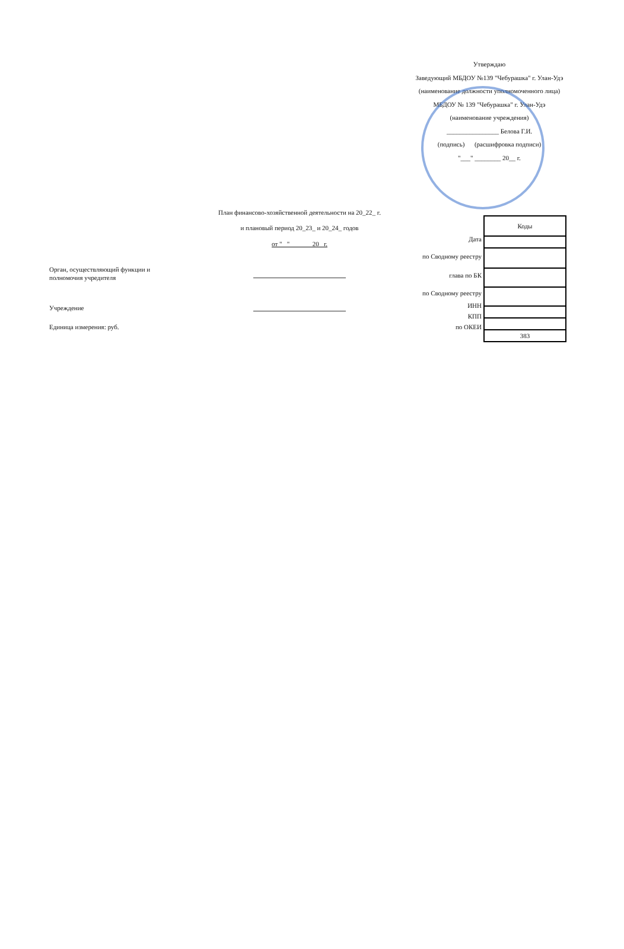Утверждаю
Заведующий МБДОУ №139 "Чебурашка" г. Улан-Удэ
(наименование должности уполномоченного лица)
МБДОУ № 139 "Чебурашка" г. Улан-Удэ
(наименование учреждения)
________________ Белова Г.И.
(подпись) (расшифровка подписи)
"___" ________ 20__ г.
План финансово-хозяйственной деятельности на 20_22_ г.
и плановый период 20_23_ и 20_24_ годов
от " " 20 г.
Дата
по Сводному реестру
глава по БК
по Сводному реестру
ИНН
КПП
по ОКЕИ
| Коды |
| 383 |
Орган, осуществляющий функции и
полномочия учредителя
Учреждение
Единица измерения: руб.